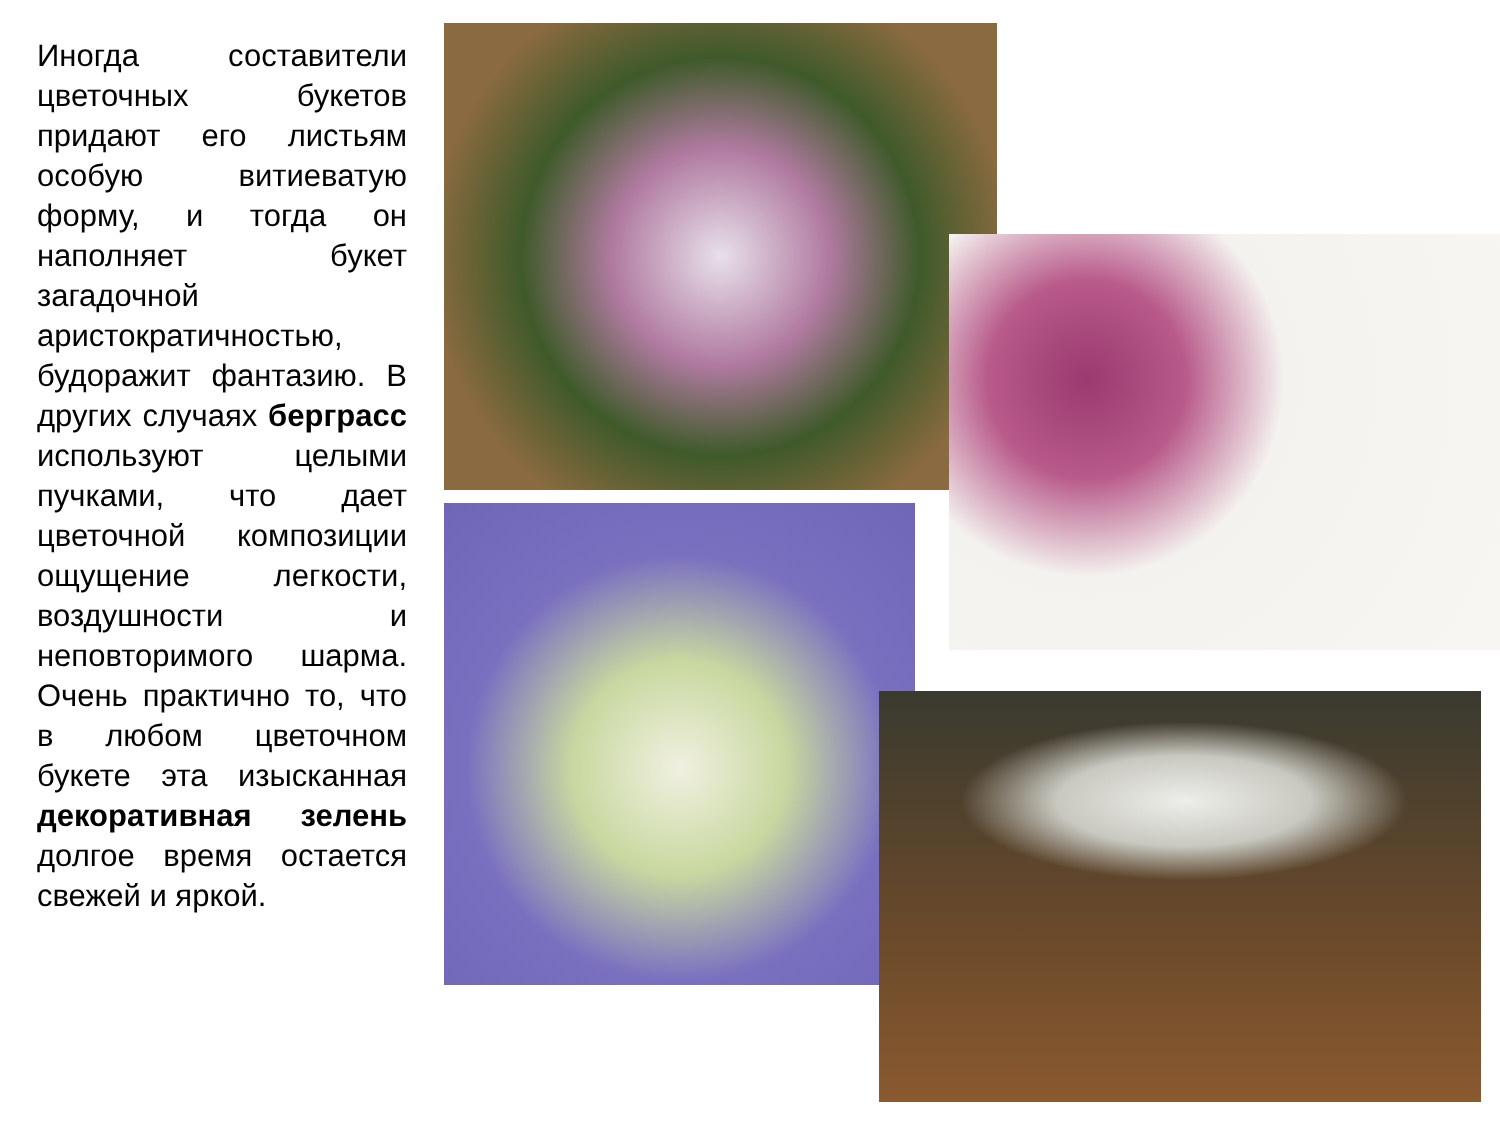Иногда составители цветочных букетов придают его листьям особую витиеватую форму, и тогда он наполняет букет загадочной аристократичностью, будоражит фантазию. В других случаях берграсс используют целыми пучками, что дает цветочной композиции ощущение легкости, воздушности и неповторимого шарма. Очень практично то, что в любом цветочном букете эта изысканная декоративная зелень долгое время остается свежей и яркой.